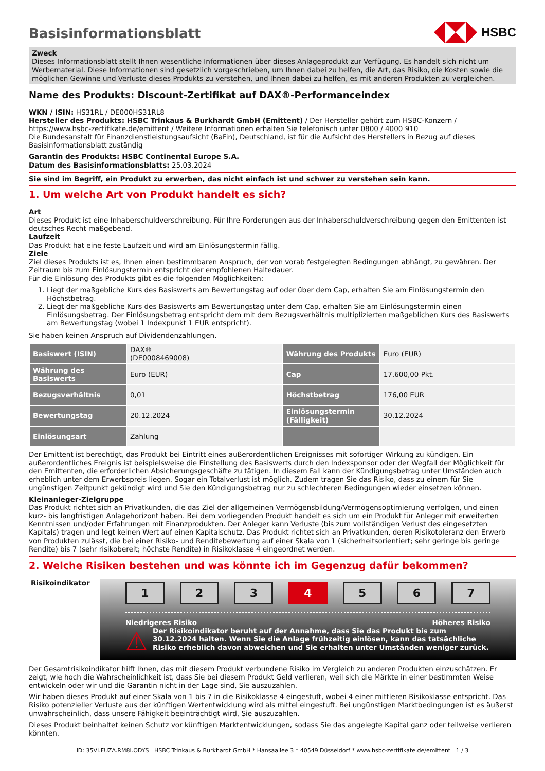HSBC
Basisinformationsblatt
Zweck
Dieses Informationsblatt stellt Ihnen wesentliche Informationen über dieses Anlageprodukt zur Verfügung. Es handelt sich nicht um Werbematerial. Diese Informationen sind gesetzlich vorgeschrieben, um Ihnen dabei zu helfen, die Art, das Risiko, die Kosten sowie die möglichen Gewinne und Verluste dieses Produkts zu verstehen, und Ihnen dabei zu helfen, es mit anderen Produkten zu vergleichen.
Name des Produkts: Discount-Zertifikat auf DAX®-Performanceindex
WKN / ISIN: HS31RL / DE000HS31RL8
Hersteller des Produkts: HSBC Trinkaus & Burkhardt GmbH (Emittent) / Der Hersteller gehört zum HSBC-Konzern / https://www.hsbc-zertifikate.de/emittent / Weitere Informationen erhalten Sie telefonisch unter 0800 / 4000 910
Die Bundesanstalt für Finanzdienstleistungsaufsicht (BaFin), Deutschland, ist für die Aufsicht des Herstellers in Bezug auf dieses Basisinformationsblatt zuständig
Garantin des Produkts: HSBC Continental Europe S.A.
Datum des Basisinformationsblatts: 25.03.2024
Sie sind im Begriff, ein Produkt zu erwerben, das nicht einfach ist und schwer zu verstehen sein kann.
1. Um welche Art von Produkt handelt es sich?
Art
Dieses Produkt ist eine Inhaberschuldverschreibung. Für Ihre Forderungen aus der Inhaberschuldverschreibung gegen den Emittenten ist deutsches Recht maßgebend.
Laufzeit
Das Produkt hat eine feste Laufzeit und wird am Einlösungstermin fällig.
Ziele
Ziel dieses Produkts ist es, Ihnen einen bestimmbaren Anspruch, der von vorab festgelegten Bedingungen abhängt, zu gewähren. Der Zeitraum bis zum Einlösungstermin entspricht der empfohlenen Haltedauer.
Für die Einlösung des Produkts gibt es die folgenden Möglichkeiten:
1. Liegt der maßgebliche Kurs des Basiswerts am Bewertungstag auf oder über dem Cap, erhalten Sie am Einlösungstermin den Höchstbetrag.
2. Liegt der maßgebliche Kurs des Basiswerts am Bewertungstag unter dem Cap, erhalten Sie am Einlösungstermin einen Einlösungsbetrag. Der Einlösungsbetrag entspricht dem mit dem Bezugsverhältnis multiplizierten maßgeblichen Kurs des Basiswerts am Bewertungstag (wobei 1 Indexpunkt 1 EUR entspricht).
Sie haben keinen Anspruch auf Dividendenzahlungen.
| Basiswert (ISIN) | DAX® (DE0008469008) | Währung des Produkts | Euro (EUR) |
| Währung des Basiswerts | Euro (EUR) | Cap | 17.600,00 Pkt. |
| Bezugsverhältnis | 0,01 | Höchstbetrag | 176,00 EUR |
| Bewertungstag | 20.12.2024 | Einlösungstermin (Fälligkeit) | 30.12.2024 |
| Einlösungsart | Zahlung | | |
Der Emittent ist berechtigt, das Produkt bei Eintritt eines außerordentlichen Ereignisses mit sofortiger Wirkung zu kündigen. Ein außerordentliches Ereignis ist beispielsweise die Einstellung des Basiswerts durch den Indexsponsor oder der Wegfall der Möglichkeit für den Emittenten, die erforderlichen Absicherungsgeschäfte zu tätigen. In diesem Fall kann der Kündigungsbetrag unter Umständen auch erheblich unter dem Erwerbspreis liegen. Sogar ein Totalverlust ist möglich. Zudem tragen Sie das Risiko, dass zu einem für Sie ungünstigen Zeitpunkt gekündigt wird und Sie den Kündigungsbetrag nur zu schlechteren Bedingungen wieder einsetzen können.
Kleinanleger-Zielgruppe
Das Produkt richtet sich an Privatkunden, die das Ziel der allgemeinen Vermögensbildung/Vermögensoptimierung verfolgen, und einen kurz- bis langfristigen Anlagehorizont haben. Bei dem vorliegenden Produkt handelt es sich um ein Produkt für Anleger mit erweiterten Kenntnissen und/oder Erfahrungen mit Finanzprodukten. Der Anleger kann Verluste (bis zum vollständigen Verlust des eingesetzten Kapitals) tragen und legt keinen Wert auf einen Kapitalschutz. Das Produkt richtet sich an Privatkunden, deren Risikotoleranz den Erwerb von Produkten zulässt, die bei einer Risiko- und Renditebewertung auf einer Skala von 1 (sicherheitsorientiert; sehr geringe bis geringe Rendite) bis 7 (sehr risikobereit; höchste Rendite) in Risikoklasse 4 eingeordnet werden.
2. Welche Risiken bestehen und was könnte ich im Gegenzug dafür bekommen?
Risikoindikator
1 2 3 4 5 6 7
Niedrigeres Risiko Höheres Risiko
⚠
Der Risikoindikator beruht auf der Annahme, dass Sie das Produkt bis zum 30.12.2024 halten. Wenn Sie die Anlage frühzeitig einlösen, kann das tatsächliche Risiko erheblich davon abweichen und Sie erhalten unter Umständen weniger zurück.
Der Gesamtrisikoindikator hilft Ihnen, das mit diesem Produkt verbundene Risiko im Vergleich zu anderen Produkten einzuschätzen. Er zeigt, wie hoch die Wahrscheinlichkeit ist, dass Sie bei diesem Produkt Geld verlieren, weil sich die Märkte in einer bestimmten Weise entwickeln oder wir und die Garantin nicht in der Lage sind, Sie auszuzahlen.
Wir haben dieses Produkt auf einer Skala von 1 bis 7 in die Risikoklasse 4 eingestuft, wobei 4 einer mittleren Risikoklasse entspricht. Das Risiko potenzieller Verluste aus der künftigen Wertentwicklung wird als mittel eingestuft. Bei ungünstigen Marktbedingungen ist es äußerst unwahrscheinlich, dass unsere Fähigkeit beeinträchtigt wird, Sie auszuzahlen.
Dieses Produkt beinhaltet keinen Schutz vor künftigen Marktentwicklungen, sodass Sie das angelegte Kapital ganz oder teilweise verlieren könnten.
ID: 35VI.FUZA.RM8I.ODYS HSBC Trinkaus & Burkhardt GmbH * Hansaallee 3 * 40549 Düsseldorf * www.hsbc-zertifikate.de/emittent 1 / 3